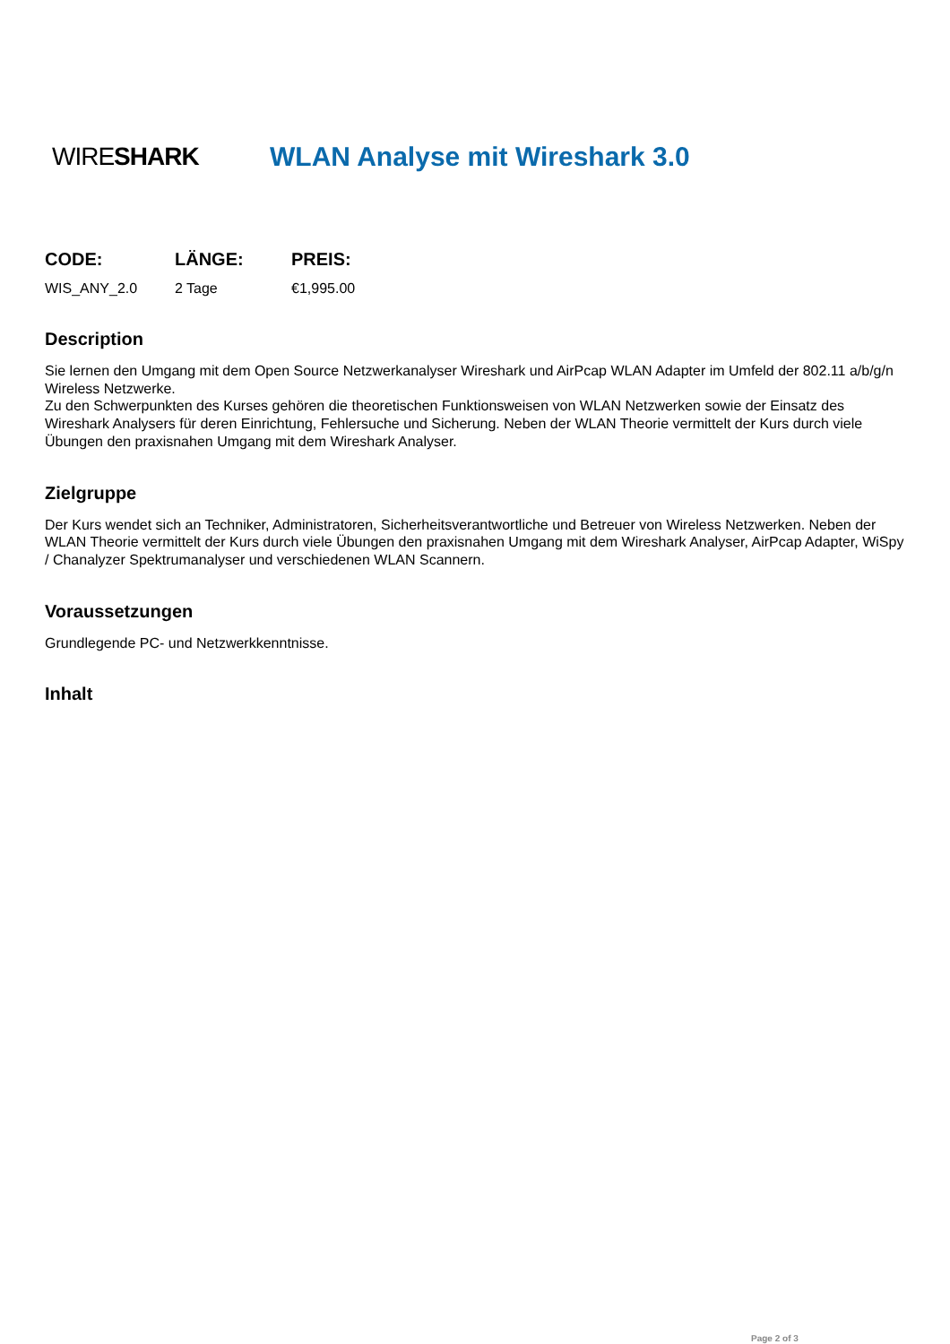WIRESHARK WLAN Analyse mit Wireshark 3.0
| CODE: | LÄNGE: | PREIS: |
| --- | --- | --- |
| WIS_ANY_2.0 | 2 Tage | €1,995.00 |
Description
Sie lernen den Umgang mit dem Open Source Netzwerkanalyser Wireshark und AirPcap WLAN Adapter im Umfeld der 802.11 a/b/g/n Wireless Netzwerke.
Zu den Schwerpunkten des Kurses gehören die theoretischen Funktionsweisen von WLAN Netzwerken sowie der Einsatz des Wireshark Analysers für deren Einrichtung, Fehlersuche und Sicherung. Neben der WLAN Theorie vermittelt der Kurs durch viele Übungen den praxisnahen Umgang mit dem Wireshark Analyser.
Zielgruppe
Der Kurs wendet sich an Techniker, Administratoren, Sicherheitsverantwortliche und Betreuer von Wireless Netzwerken. Neben der WLAN Theorie vermittelt der Kurs durch viele Übungen den praxisnahen Umgang mit dem Wireshark Analyser, AirPcap Adapter, WiSpy / Chanalyzer Spektrumanalyser und verschiedenen WLAN Scannern.
Voraussetzungen
Grundlegende PC- und Netzwerkkenntnisse.
Inhalt
Page 2 of 3